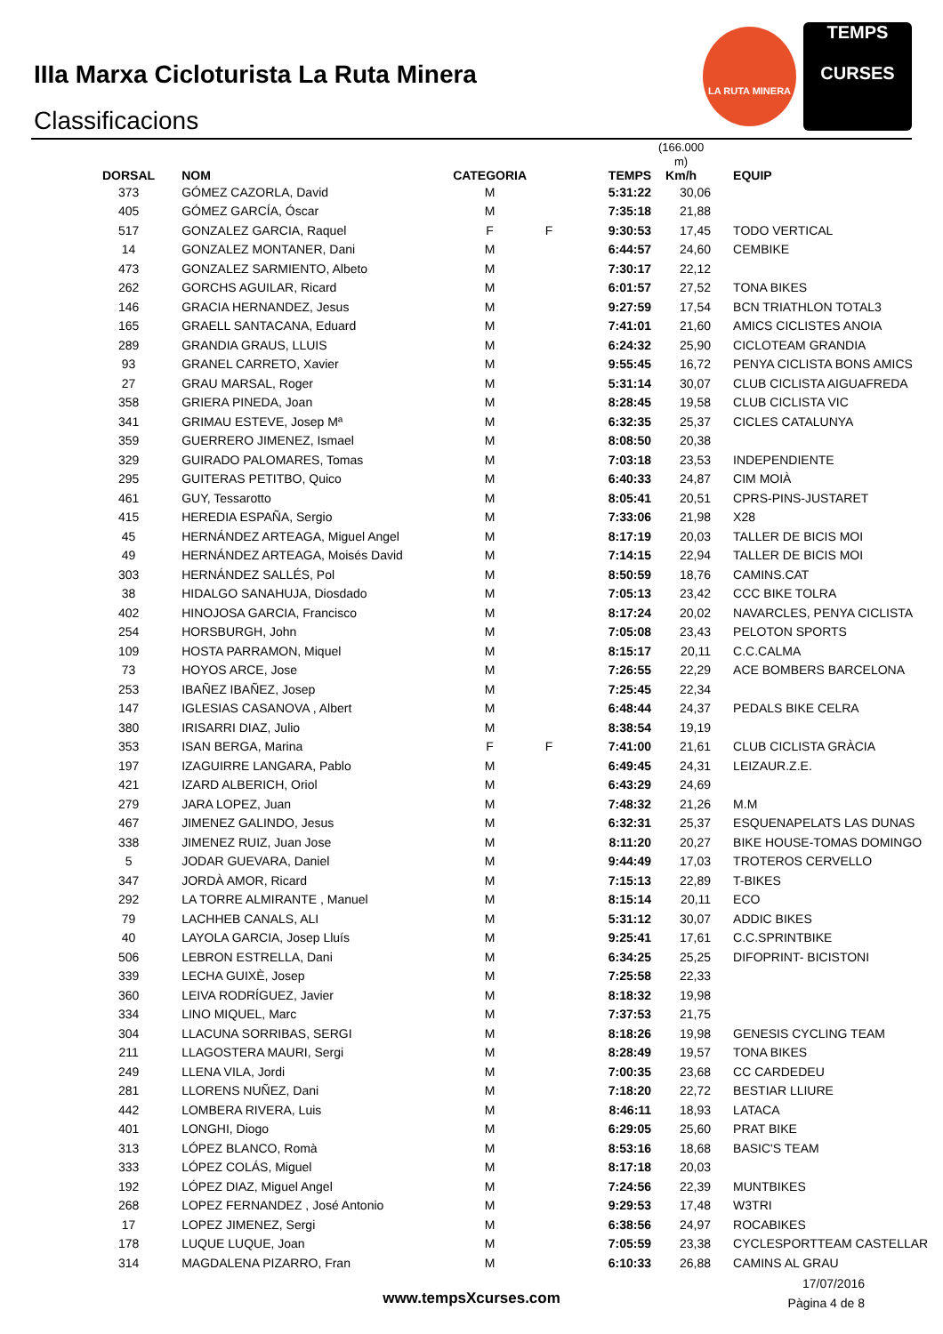IIIa Marxa Cicloturista La Ruta Minera
Classificacions
LA RUTA MINERA
TEMPS
CURSES
| DORSAL | NOM | CATEGORIA | | TEMPS | (166.000 m) Km/h | EQUIP |
| --- | --- | --- | --- | --- | --- | --- |
| 373 | GÓMEZ CAZORLA, David | M | | 5:31:22 | 30,06 | |
| 405 | GÓMEZ GARCÍA, Óscar | M | | 7:35:18 | 21,88 | |
| 517 | GONZALEZ GARCIA, Raquel | F | F | 9:30:53 | 17,45 | TODO VERTICAL |
| 14 | GONZALEZ MONTANER, Dani | M | | 6:44:57 | 24,60 | CEMBIKE |
| 473 | GONZALEZ SARMIENTO, Albeto | M | | 7:30:17 | 22,12 | |
| 262 | GORCHS AGUILAR, Ricard | M | | 6:01:57 | 27,52 | TONA BIKES |
| 146 | GRACIA HERNANDEZ, Jesus | M | | 9:27:59 | 17,54 | BCN TRIATHLON TOTAL3 |
| 165 | GRAELL SANTACANA, Eduard | M | | 7:41:01 | 21,60 | AMICS CICLISTES ANOIA |
| 289 | GRANDIA GRAUS, LLUIS | M | | 6:24:32 | 25,90 | CICLOTEAM GRANDIA |
| 93 | GRANEL CARRETO, Xavier | M | | 9:55:45 | 16,72 | PENYA CICLISTA BONS AMICS |
| 27 | GRAU MARSAL, Roger | M | | 5:31:14 | 30,07 | CLUB CICLISTA AIGUAFREDA |
| 358 | GRIERA PINEDA, Joan | M | | 8:28:45 | 19,58 | CLUB CICLISTA VIC |
| 341 | GRIMAU ESTEVE, Josep Mª | M | | 6:32:35 | 25,37 | CICLES CATALUNYA |
| 359 | GUERRERO JIMENEZ, Ismael | M | | 8:08:50 | 20,38 | |
| 329 | GUIRADO PALOMARES, Tomas | M | | 7:03:18 | 23,53 | INDEPENDIENTE |
| 295 | GUITERAS PETITBO, Quico | M | | 6:40:33 | 24,87 | CIM MOIÀ |
| 461 | GUY, Tessarotto | M | | 8:05:41 | 20,51 | CPRS-PINS-JUSTARET |
| 415 | HEREDIA ESPAÑA, Sergio | M | | 7:33:06 | 21,98 | X28 |
| 45 | HERNÁNDEZ ARTEAGA, Miguel Angel | M | | 8:17:19 | 20,03 | TALLER DE BICIS MOI |
| 49 | HERNÁNDEZ ARTEAGA, Moisés David | M | | 7:14:15 | 22,94 | TALLER DE BICIS MOI |
| 303 | HERNÁNDEZ SALLÉS, Pol | M | | 8:50:59 | 18,76 | CAMINS.CAT |
| 38 | HIDALGO SANAHUJA, Diosdado | M | | 7:05:13 | 23,42 | CCC BIKE TOLRA |
| 402 | HINOJOSA GARCIA, Francisco | M | | 8:17:24 | 20,02 | NAVARCLES, PENYA CICLISTA |
| 254 | HORSBURGH, John | M | | 7:05:08 | 23,43 | PELOTON SPORTS |
| 109 | HOSTA PARRAMON, Miquel | M | | 8:15:17 | 20,11 | C.C.CALMA |
| 73 | HOYOS ARCE, Jose | M | | 7:26:55 | 22,29 | ACE BOMBERS BARCELONA |
| 253 | IBAÑEZ IBAÑEZ, Josep | M | | 7:25:45 | 22,34 | |
| 147 | IGLESIAS CASANOVA , Albert | M | | 6:48:44 | 24,37 | PEDALS BIKE CELRA |
| 380 | IRISARRI DIAZ, Julio | M | | 8:38:54 | 19,19 | |
| 353 | ISAN BERGA, Marina | F | F | 7:41:00 | 21,61 | CLUB CICLISTA GRÀCIA |
| 197 | IZAGUIRRE LANGARA, Pablo | M | | 6:49:45 | 24,31 | LEIZAUR.Z.E. |
| 421 | IZARD ALBERICH, Oriol | M | | 6:43:29 | 24,69 | |
| 279 | JARA LOPEZ, Juan | M | | 7:48:32 | 21,26 | M.M |
| 467 | JIMENEZ GALINDO, Jesus | M | | 6:32:31 | 25,37 | ESQUENAPELATS LAS DUNAS |
| 338 | JIMENEZ RUIZ, Juan Jose | M | | 8:11:20 | 20,27 | BIKE HOUSE-TOMAS DOMINGO |
| 5 | JODAR GUEVARA, Daniel | M | | 9:44:49 | 17,03 | TROTEROS CERVELLO |
| 347 | JORDÀ AMOR, Ricard | M | | 7:15:13 | 22,89 | T-BIKES |
| 292 | LA TORRE ALMIRANTE , Manuel | M | | 8:15:14 | 20,11 | ECO |
| 79 | LACHHEB CANALS, ALI | M | | 5:31:12 | 30,07 | ADDIC BIKES |
| 40 | LAYOLA GARCIA, Josep Lluís | M | | 9:25:41 | 17,61 | C.C.SPRINTBIKE |
| 506 | LEBRON ESTRELLA, Dani | M | | 6:34:25 | 25,25 | DIFOPRINT- BICISTONI |
| 339 | LECHA GUIXÈ, Josep | M | | 7:25:58 | 22,33 | |
| 360 | LEIVA RODRÍGUEZ, Javier | M | | 8:18:32 | 19,98 | |
| 334 | LINO MIQUEL, Marc | M | | 7:37:53 | 21,75 | |
| 304 | LLACUNA SORRIBAS, SERGI | M | | 8:18:26 | 19,98 | GENESIS CYCLING TEAM |
| 211 | LLAGOSTERA MAURI, Sergi | M | | 8:28:49 | 19,57 | TONA BIKES |
| 249 | LLENA VILA, Jordi | M | | 7:00:35 | 23,68 | CC CARDEDEU |
| 281 | LLORENS NUÑEZ, Dani | M | | 7:18:20 | 22,72 | BESTIAR LLIURE |
| 442 | LOMBERA RIVERA, Luis | M | | 8:46:11 | 18,93 | LATACA |
| 401 | LONGHI, Diogo | M | | 6:29:05 | 25,60 | PRAT BIKE |
| 313 | LÓPEZ BLANCO, Romà | M | | 8:53:16 | 18,68 | BASIC'S TEAM |
| 333 | LÓPEZ COLÁS, Miguel | M | | 8:17:18 | 20,03 | |
| 192 | LÓPEZ DIAZ, Miguel Angel | M | | 7:24:56 | 22,39 | MUNTBIKES |
| 268 | LOPEZ FERNANDEZ , José Antonio | M | | 9:29:53 | 17,48 | W3TRI |
| 17 | LOPEZ JIMENEZ, Sergi | M | | 6:38:56 | 24,97 | ROCABIKES |
| 178 | LUQUE LUQUE, Joan | M | | 7:05:59 | 23,38 | CYCLESPORTTEAM CASTELLAR |
| 314 | MAGDALENA PIZARRO, Fran | M | | 6:10:33 | 26,88 | CAMINS AL GRAU |
www.tempsXcurses.com
17/07/2016
Pàgina 4 de 8